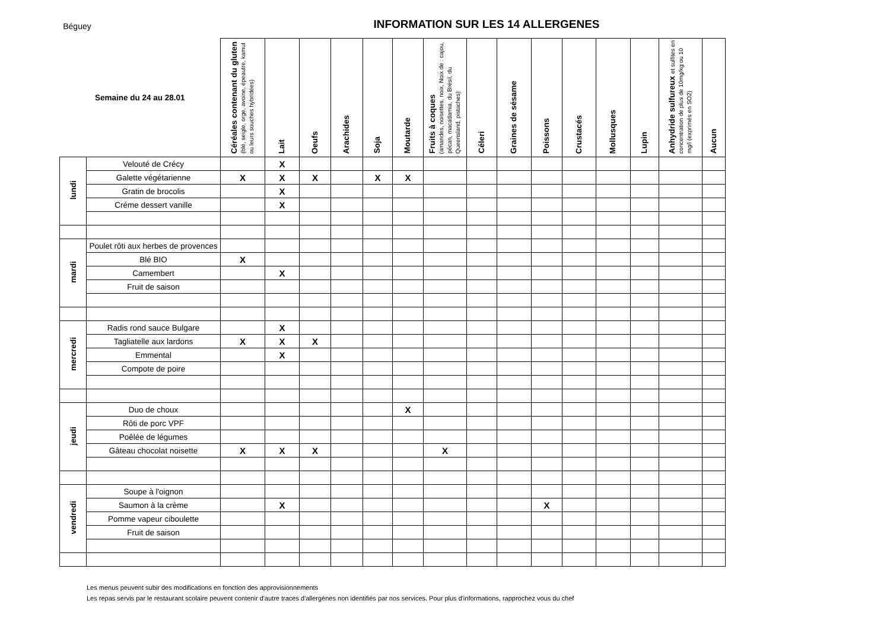Béguey
INFORMATION SUR LES 14 ALLERGENES
| Semaine du 24 au 28.01 | | Céréales contenant du gluten (blé, seigle, orge, avoine, épeautre, kamut ou leurs souches hybridées) | Lait | Oeufs | Arachides | Soja | Moutarde | Fruits à coques (amandes, noisettes, noix, Noix de : cajou, pécan, macadamia, du Brésil, du Queensland, pistaches) | Céleri | Graines de sésame | Poissons | Crustacés | Mollusques | Lupin | Anhydride sulfureux et sulfites en concentration de plus de 10mg/kg ou 10 mg/l (exprimés en SO2) | Aucun |
| --- | --- | --- | --- | --- | --- | --- | --- | --- | --- | --- | --- | --- | --- | --- | --- | --- |
| lundi | Velouté de Crécy | | X | | | | | | | | | | | | | |
| | Galette végétarienne | X | X | X | | X | X | | | | | | | | | |
| | Gratin de brocolis | | X | | | | | | | | | | | | | |
| | Créme dessert vanille | | X | | | | | | | | | | | | | |
| mardi | Poulet rôti aux herbes de provences | | | | | | | | | | | | | | | |
| | Blé BIO | X | | | | | | | | | | | | | | |
| | Camembert | | X | | | | | | | | | | | | | |
| | Fruit de saison | | | | | | | | | | | | | | | |
| mercredi | Radis rond sauce Bulgare | | X | | | | | | | | | | | | | |
| | Tagliatelle aux lardons | X | X | X | | | | | | | | | | | | |
| | Emmental | | X | | | | | | | | | | | | | |
| | Compote de poire | | | | | | | | | | | | | | | |
| jeudi | Duo de choux | | | | | | X | | | | | | | | | |
| | Rôti de porc VPF | | | | | | | | | | | | | | | |
| | Poêlée de légumes | | | | | | | | | | | | | | | |
| | Gâteau chocolat noisette | X | X | X | | | | X | | | | | | | | |
| vendredi | Soupe à l'oignon | | | | | | | | | | | | | | | |
| | Saumon à la crème | | X | | | | | | | | X | | | | | |
| | Pomme vapeur ciboulette | | | | | | | | | | | | | | | |
| | Fruit de saison | | | | | | | | | | | | | | | |
Les menus peuvent subir des modifications en fonction des approvisionnements
Les repas servis par le restaurant scolaire peuvent contenir d'autre traces d'allergènes non identifiés par nos services. Pour plus d'informations, rapprochez vous du chef